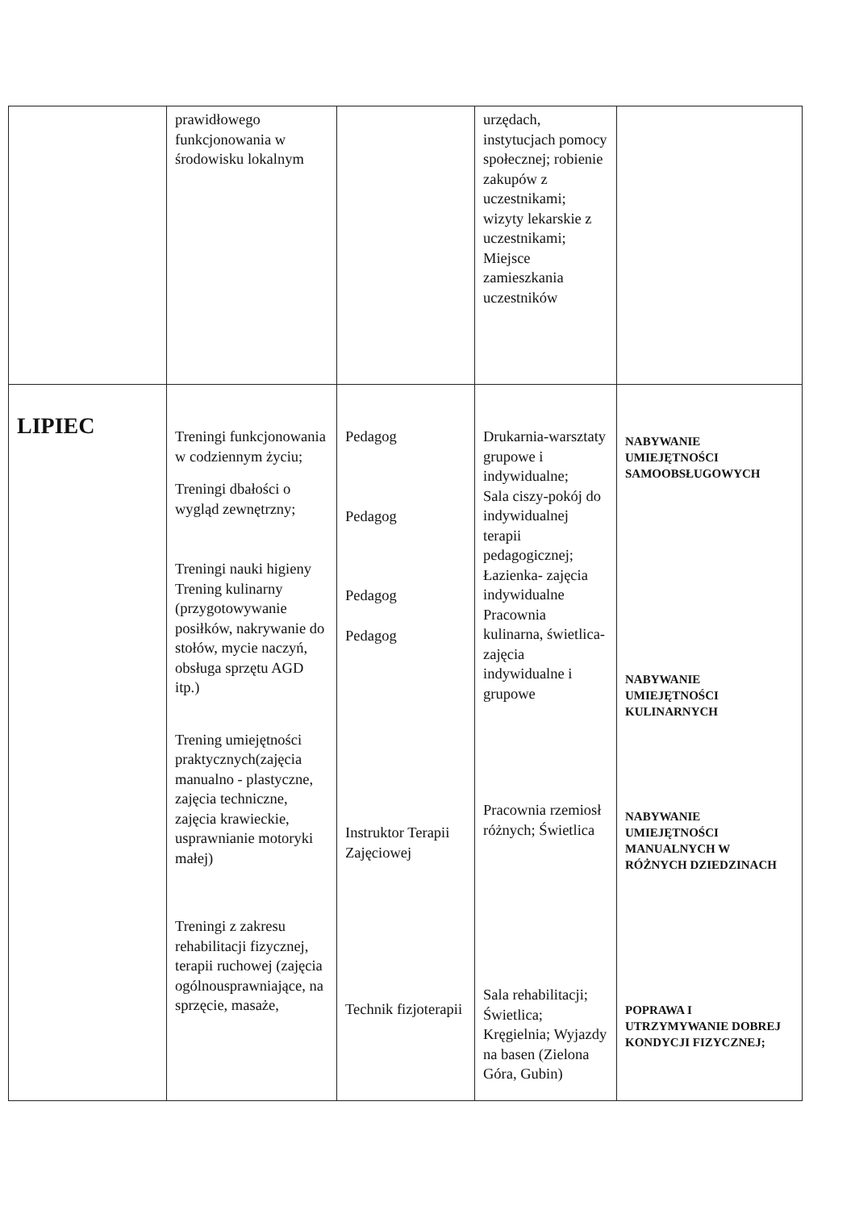| | prawidłowego funkcjonowania w środowisku lokalnym | | urzędach, instytucjach pomocy społecznej; robienie zakupów z uczestnikami; wizyty lekarskie z uczestnikami; Miejsce zamieszkania uczestników | |
| LIPIEC | Treningi funkcjonowania w codziennym życiu; Treningi dbałości o wygląd zewnętrzny; Treningi nauki higieny Trening kulinarny (przygotowywanie posiłków, nakrywanie do stołów, mycie naczyń, obsługa sprzętu AGD itp.) Trening umiejętności praktycznych(zajęcia manualno - plastyczne, zajęcia techniczne, zajęcia krawieckie, usprawnianie motoryki małej) Treningi z zakresu rehabilitacji fizycznej, terapii ruchowej (zajęcia ogólnousprawniające, na sprzęcie, masaże, | Pedagog Pedagog Pedagog Pedagog Instruktor Terapii Zajęciowej Technik fizjoterapii | Drukarnia-warsztaty grupowe i indywidualne; Sala ciszy-pokój do indywidualnej terapii pedagogicznej; Łazienka- zajęcia indywidualne Pracownia kulinarna, świetlica- zajęcia indywidualne i grupowe Pracownia rzemiosł różnych; Świetlica Sala rehabilitacji; Świetlica; Kręgielnia; Wyjazdy na basen (Zielona Góra, Gubin) | NABYWANIE UMIEJĘTNOŚCI SAMOOBSŁUGOWYCH NABYWANIE UMIEJĘTNOŚCI KULINARNYCH NABYWANIE UMIEJĘTNOŚCI MANUALNYCH W RÓŻNYCH DZIEDZINACH POPRAWA I UTRZYMYWANIE DOBREJ KONDYCJI FIZYCZNEJ; |